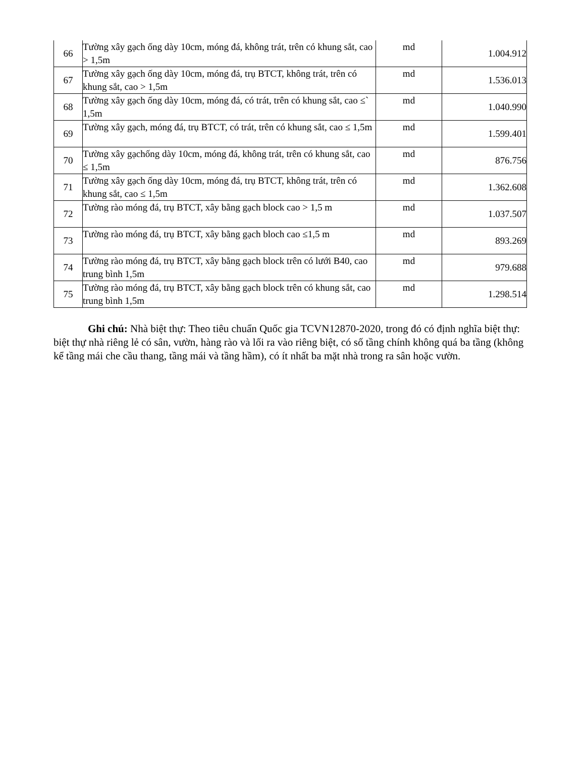| 66 | Tường xây gạch ống dày 10cm, móng đá, không trát, trên có khung sắt, cao > 1,5m | md | 1.004.912 |
| 67 | Tường xây gạch ống dày 10cm, móng đá, trụ BTCT, không trát, trên có khung sắt, cao > 1,5m | md | 1.536.013 |
| 68 | Tường xây gạch ống dày 10cm, móng đá, có trát, trên có khung sắt, cao ≤` 1,5m | md | 1.040.990 |
| 69 | Tường xây gạch, móng đá, trụ BTCT, có trát, trên có khung sắt, cao ≤ 1,5m | md | 1.599.401 |
| 70 | Tường xây gạchống dày 10cm, móng đá, không trát, trên có khung sắt, cao ≤ 1,5m | md | 876.756 |
| 71 | Tường xây gạch ống dày 10cm, móng đá, trụ BTCT, không trát, trên có khung sắt, cao ≤ 1,5m | md | 1.362.608 |
| 72 | Tường rào móng đá, trụ BTCT, xây bằng gạch block cao > 1,5 m | md | 1.037.507 |
| 73 | Tường rào móng đá, trụ BTCT, xây bằng gạch bloch cao ≤1,5 m | md | 893.269 |
| 74 | Tường rào móng đá, trụ BTCT, xây bằng gạch block trên có lưới B40, cao trung bình 1,5m | md | 979.688 |
| 75 | Tường rào móng đá, trụ BTCT, xây bằng gạch block trên có khung sắt, cao trung bình 1,5m | md | 1.298.514 |
Ghi chú: Nhà biệt thự: Theo tiêu chuẩn Quốc gia TCVN12870-2020, trong đó có định nghĩa biệt thự: biệt thự nhà riêng lẻ có sân, vườn, hàng rào và lối ra vào riêng biệt, có số tầng chính không quá ba tầng (không kể tầng mái che cầu thang, tầng mái và tầng hầm), có ít nhất ba mặt nhà trong ra sân hoặc vườn.